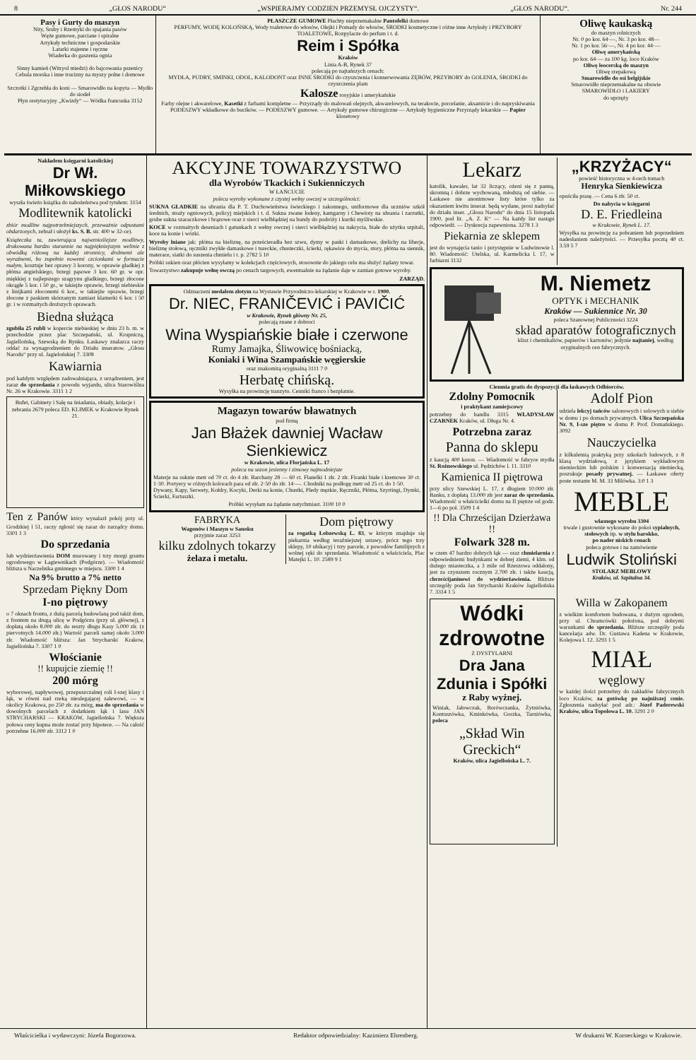8 „GŁOS NARODU“„WSPIERAJMY CODZIEN PRZEMYSŁ OJCZYSTY“. „GŁOS NARODU“. Nr. 244
Pasy i Gurty do maszyn
Nity, Śruby i Rzemyki do spajania pasów
Węże gumowe, parciane i spiralne
Artykuły techniczne i gospodarskie
Latarki stajenne i ręczne
Wiaderka do gaszenia ognia
Sinny kamień (Witryol miedzi) do bajcowania pszenicy
Cebula morska i inne trucizny na myszy polne i domowe
Szczotki i Zgrzebła do koni — Smarowidło na kopyta — Mydło do siodeł
Płyn restytucyjny „Kwizdy“ — Wódka francuska 3152
PŁASZCZE GUMOWE Płachty nieprzemakalne Pantofelki domowe
PERFUMY, WODĘ KOLOŃSKĄ, Wody toaletowe do włosów, Olejki i Pomady do włosów, ŚRODKI kosmetyczne i różne inne Artykuły i PRZYBORY TOALETOWE, Rozpylacze do perfum i t. d.
Reim i Spółka
Kraków
Linia A-B, Rynek 37
polecają po najtańszych cenach:
MYDŁA, PUDRY, SMINKI, ODOL, KALODONT oraz INNE ŚRODKI do czyszczenia i konserwowania ZĘBÓW, PRZYBORY do GOLENIA, ŚRODKI do czyszczenia plam
Kalosze rosyjskie i amerykańskie
Farby olejne i akwarelowe, Kasetki z farbami kompletne — Przyrządy do malowań olejnych, akwarelowych, na terakocie, porcelanie, aksamicie i do napryskiwania
PODESZWY wkładkowe do bucików. — PODESZWY gumowe. — Artykuły gumowe chirurgiczne — Artykuły hygieniczne Przyrządy lekarskie — Papier klosetowy
Oliwę kaukaską
do maszyn rolniczych
Nr. 0 po kor. 64·—, Nr. 3 po kor. 48—
Nr. 1 po kor. 56·—, Nr. 4 po kor. 44·—
Oliwę amerykańską
po kor. 64·— za 100 kg. loco Kraków
Oliwę leocerską do maszyn
Oliwę rzepakową
Smarowidło do osi belgijskie
Smarowidło nieprzemakalne na obuwie
SMAROWIDŁO i LAKIERY
do uprzęży
Nakładem księgarni katolickiej
Dr Wł. Miłkowskiego
wyszła świeżo książka do nabożeństwa pod tytułem: 3154
Modlitewnik katolicki
zbiór modlitw najpotrzebniejszych, przeważnie odpustami obdarzonych, zebrał i ułożył ks. S. B. str. 400 w 32-ce).
Książeczka ta, zawierająca najwznioślejsze modlitwy, drukowana bardzo starannie na najpiękniejszym welinie z obwódką różową na każdej stronnicy, drobnemi ale wyraźnemi, bo zupełnie nowemi czcionkami w formacie małym, kosztuje bez oprawy 3 korony, w oprawie gładkiej z płótna angielskiego, brzegi pąsowe 3 kor. 60 gr. w opr. miękkiej z najlepszego szagrynu gładkiego, brzegi złocone okrągłe 5 kor. i 50 gr., w takiejże oprawie, brzegi niebieskie z linijkami złoconemi 6 kor., w takiejże oprawie, brzegi złocone z paskiem skórzanym zamiast klamerki 6 kor. i 50 gr. i w rozmaitych droższych oprawach.
Biedna służąca
zgubiła 25 rubli w kopercie niebieskiej w dniu 23 b. m. w przechodzie przez plac Szczepański, ul. Krupniczą, Jagiellońską, Szewską do Rynku. Łaskawy znalazca raczy oddać za wynagrodzeniem do Działu inseratow. „Głosu Narodu“ przy ul. Jagielońskiej 7. 3308
Kawiarnia
pod każdym względem zadowalniająca, z urządzeniem, jest zaraz do sprzedania z powodu wyjazdu, ulica Starowiślna Nr. 26 w Krakowie. 3311 1 2
Bufet, Gabinety i Salę na śniadania, obiady, kolacje i zebrania 2679 poleca ED. KLIMEK w Krakowie Rynek 21.
Ten z Panów który wynalazł pokój przy ul. Grodzkiej l 51, raczy zgłosić się zaraz do zarządcy domu. 3301 1 3
Do sprzedania
lub wydzierżawienia DOM murowany i trzy morgi gruntu ogrodowego w Łagiewnikach (Podgórze). — Wiadomość bliższa u Naczelnika gminnego w miejscu. 3300 1 4
Na 9% brutto a 7% netto
Sprzedam Piękny Dom
I-no piętrowy
o 7 oknach frontu, z dużą parcelą budowlaną pod takiż dom, z frontem na drugą ulicę w Podgórzu (przy ul. głównej), z dopłatą około 8.000 złr. do reszty długu Kasy 5.000 złr. (z piervotnych 14.000 złr.) Wartość parceli samej około 3.000 złr. Wiadomość bliższa: Jan Strycharski Krakow, Jagiellońska 7. 3307 1 0
Włościanie
!! kupujcie ziemię !!
200 mórg
wyborowej, napływowej, przepuszczalnej roli I-szej klasy i łąk, w równi nad rzeką nieulegającej zalewowi, — w okolicy Krakowa, po 250 złr. za mórg, ma do sprzedania w dowolnych parcelach z dodatkiem łąk i lasu JAN STRYCHARSKI — KRAKÓW, Jagiellońska 7. Większa połowa ceny kupna może zostać przy hipotece. — Na całość potrzebne 16.000 złr. 3312 1 0
AKCYJNE TOWARZYSTWO
dla Wyrobów Tkackich i Sukienniczych
W ŁAŃCUCIE
poleca wyroby wykonane z czystej wełny owczej w szczególności:
SUKNA GŁADKIE na ubrania dla P. T. Duchowieństwa świeckiego i zakonnego, uniformowe dla uczniów szkół średnich, straży ogniowych, policyj miejskich i t. d. Sukna zwane lodeny, kamgarny i Chewioty na ubrania i zarzutki, grube sukna szaraczkowe i brązowe oraz z sierci wielbłądziej na bundy do podróży i kurtki myśliwskie.
KOCE w rozmaitych deseniach i gatunkach z wełny owczej i sierci wielbłądziej na nakrycia, białe do użytku szpitali, koce na konie i wózki.
Wyroby lniane jak: płótna na bieliznę, na prześcieradła bez szwu, dymy w paski i damaskowe, drelichy na liberje, bieliznę stołową, ręczniki zwykłe damaskowe i tureckie, chusteczki, ścierki, rękawice do mycia, story, płótna na siennik, materace, siatki do suszenia chmielu i t. p. 2782 5 10
Próbki sukien oraz płócien wysyłamy w kolekcjach częściowych, stosownie do jakiego celu ma służyć żądany towar.
Towarzystwo zakupuje wełnę owczą po cenach targowych, ewentualnie na żądanie daje w zamian gotowe wyroby.
ZARZĄD.
Odznaczeni medalem złotym na Wystawie Przyrodniczo-lekarskiej w Krakowie w r. 1900.
Dr. NIEC, FRANIČEVIĆ i PAVIČIĆ
w Krakowie, Rynek główny Nr. 25,
polecają znane z dobroci
Wina Wyspiańskie białe i czerwone
Rumy Jamajka, Śliwowicę bośniacką,
Koniaki i Wina Szampańskie węgierskie
oraz znakomitą oryginalną 3111 7 0
Herbatę chińską.
Wysyłka na prowincję tranzyto. Cenniki franco i bezpłatnie.
Magazyn towarów bławatnych
pod firmą
Jan Błażek dawniej Wacław Sienkiewicz
w Krakowie, ulica Florjańska L. 17
poleca na sezon jesienny i zimowy najmodniejsze
Materje na suknie metr od 70 ct. do 4 złr. Barchany 28 — 60 ct. Flanelki 1 złr. 2 złr. Firanki białe i kremowe 30 ct. 1·30. Portyery w różnych kolorach para od złr. 2·50 do złr. 14·—. Chodniki na podłogę metr od 25 ct. do 1·50.
Dywany, Kapy, Serwety, Kołdry, Kocyki, Derki na konie, Chustki, Pledy męzkie, Ręczniki, Płótna, Szyrtingi, Dymki, Ścierki, Fartuszki.
Próbki wysyłam na żądanie natychmiast. 3100 10 0
FABRYKA
Wagonów i Maszyn w Sanoku
przyjmie zaraz 3253
kilku zdolnych tokarzy
żelaza i metalu.
Dom piętrowy
za rogatką Łobzewską L. 83, w którym znajduje się piekarnia według teraźniejszej ustawy, prócz tego trzy sklepy, 10 ubikacyj i trzy parcele, z powodów familijnych z wolnej ręki do sprzedania. Wiadomość u właściciela, Plac Matejki L. 10. 2589 9 1
Lekarz
katolik, kawaler, lat 32 liczący, ożeni się z panną, skromną i dobrze wychowaną, młodszą od siebie. — Łaskawe nie anonimowe listy które tylko za okazaniem kwitu inserat. będą wydane, prosi nadsyłać do działu inser. „Głosu Narodu“ do dnia 15 listopada 1900, pod lit. „A. Z. K“ — Na każdy list nastąpi odpowiedź. — Dyskrecja zapewniona. 3278 1 3
Piekarnia ze sklepem
jest do wynajęcia tanio i przystępnie w Ludwinowie l. 80. Wiadomość: Utelska, ul. Karmelicka l. 17, w farbiarni 3132
„KRZYŻACY“
powieść historyczna w 4-rech tomach
Henryka Sienkiewicza
opuściła prasę. — Cena 6 złr. 50 ct.
Do nabycia w księgarni
D. E. Friedleina
w Krakowie, Rynek L. 17.
Wysyłka na prowincję za pobraniem lub poprzedniem nadesłaniem należytości. — Przesyłka pocztą 40 ct. 3.59 5 7
M. Niemetz
OPTYK i MECHANIK
Kraków — Sukiennice Nr. 30
poleca Szanownej Publiczności 3224
skład aparatów fotograficznych
klisz i chemikaliów, papierów i kartonów; jedynie najtaniej, według oryginalnych cen fabrycznych.
Ciemnia gratis do dyspozycji dla łaskawych Odbiorców.
Zdolny Pomocnik
i praktykant zamiejscowy
potrzebny do handlu 3315 WŁADYSŁAW CZARNEK Kraków, ul. Długa Nr. 4.
Potrzebna zaraz
Panna do sklepu
z kaucją 400 koron. — Wiadomość w fabryce mydła St. Rożnowskiego ul. Pędzichów l. 11. 3310
Kamienica II piętrowa
przy ulicy Szewskiej L. 17, z długiem 10.000 złr. Banku, z dopłatą 13.000 złr jest zaraz do sprzedania. Wiadomość u właścicielki domu na II piętrze od godz. 1—6 po poł. 3509 1 4
!! Dla Chrześcijan Dzierżawa !!
Folwark 328 m.
w czem 47 bardzo dobrych łąk — oraz chmielarnia z odpowiedniemi budynkami w dobrej ziemi, 4 klm. od dużego miasteczka, a 3 mile od Rzeszowa oddalony, jest za czynszem rocznym 2.700 złr. i także kaucją, chrześcijaninowi do wydzierżawienia. Bliższe szczegóły poda Jan Strycharski Kraków Jagiellońska 7. 3314 1 5
Adolf Pion
udziela lekcyj tańców salonowych i solowych u siebie w domu i po domach prywatnych. Ulica Szczepańska Nr. 9, I-sze piętro w domu P. Prof. Domańskiego. 3092
Nauczycielka
z kilkuletnią praktyką przy szkołach ludowych, z 8 klasą wydziałową, z językiem wykładowym niemieckim lub polskim i konwersacją niemiecką, poszukuje posady prywatnej. — Łaskawe oferty poste restante M. M. 33 Milówka. 3:0 1 3
MEBLE
własnego wyrobu 3304
trwale i gustownie wykonane do pokoi sypialnych, stołowych itp. w stylu barokko,
po nader niskich cenach
poleca gotowe i na zamówienie
Ludwik Stoliński
STOLARZ MEBLOWY
Kraków, ul. Szpitalna 34.
Wódki zdrowotne
Z DYSTYLARNI
Dra Jana Zdunia i Spółki
z Raby wyżnej.
Winiak, Jałowczak, Borówczanka, Żytniówka, Kontuszówka, Kminkówka, Gorzka, Tarniówka, poleca
„Skład Win Greckich“
Kraków, ulica Jagiellońska L. 7.
Willa w Zakopanem
z wielkim komfortem budowana, z dużym ogrodem, przy ul. Chramcówki położona, pod dobrymi warunkami do sprzedania. Bliższe szczegóły poda kancelarja adw. Dr. Gustawa Kadena w Krakowie, Kolejowa l. 12. 3293 1 5
MIAŁ
węglowy
w każdej ilości potrzebny do zakładów fabrycznych loco Kraków, za gotówkę po najniższej cenie. Zgłoszenia nadsyłać pod adr.: Józef Paderewski Kraków, ulica Topolowa L. 10. 3291 2 0
Właścicielka i wydawczyni: Józefa Bogorzowa. Redaktor odpowiedzialny: Kazimierz Ehrenberg. W drukarni W. Korneckiego w Krakowie.